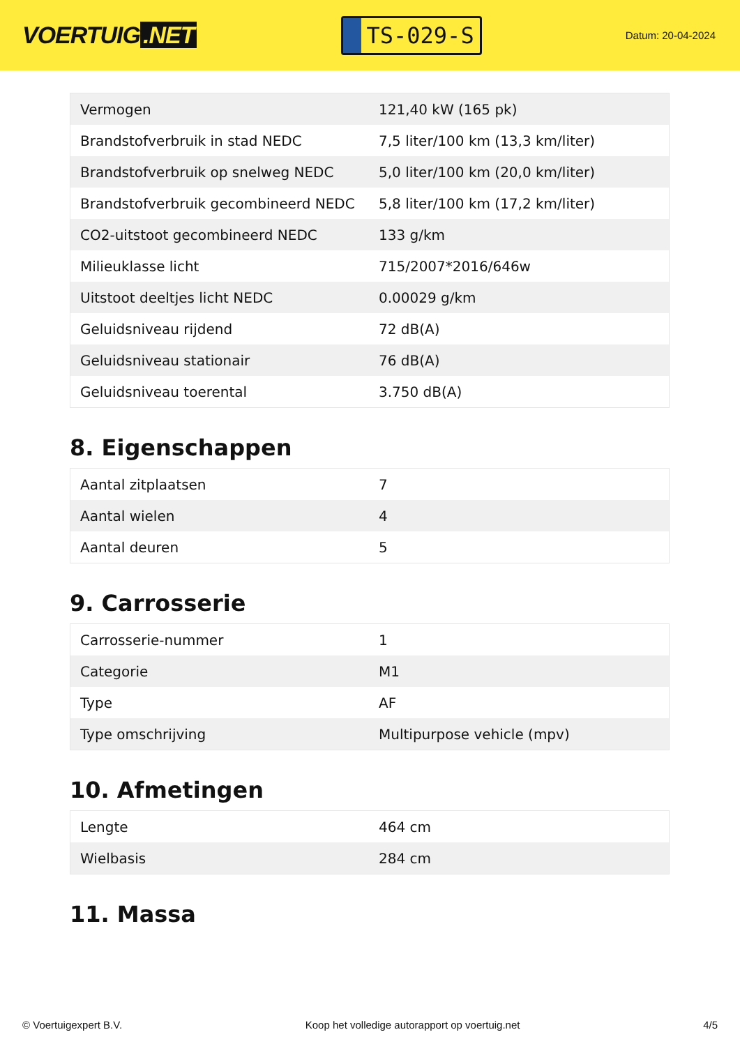VOERTUIG.NET
TS-029-S
Datum: 20-04-2024
| Vermogen | 121,40 kW (165 pk) |
| Brandstofverbruik in stad NEDC | 7,5 liter/100 km (13,3 km/liter) |
| Brandstofverbruik op snelweg NEDC | 5,0 liter/100 km (20,0 km/liter) |
| Brandstofverbruik gecombineerd NEDC | 5,8 liter/100 km (17,2 km/liter) |
| CO2-uitstoot gecombineerd NEDC | 133 g/km |
| Milieuklasse licht | 715/2007*2016/646w |
| Uitstoot deeltjes licht NEDC | 0.00029 g/km |
| Geluidsniveau rijdend | 72 dB(A) |
| Geluidsniveau stationair | 76 dB(A) |
| Geluidsniveau toerental | 3.750 dB(A) |
8. Eigenschappen
| Aantal zitplaatsen | 7 |
| Aantal wielen | 4 |
| Aantal deuren | 5 |
9. Carrosserie
| Carrosserie-nummer | 1 |
| Categorie | M1 |
| Type | AF |
| Type omschrijving | Multipurpose vehicle (mpv) |
10. Afmetingen
| Lengte | 464 cm |
| Wielbasis | 284 cm |
11. Massa
© Voertuigexpert B.V. Koop het volledige autorapport op voertuig.net 4/5